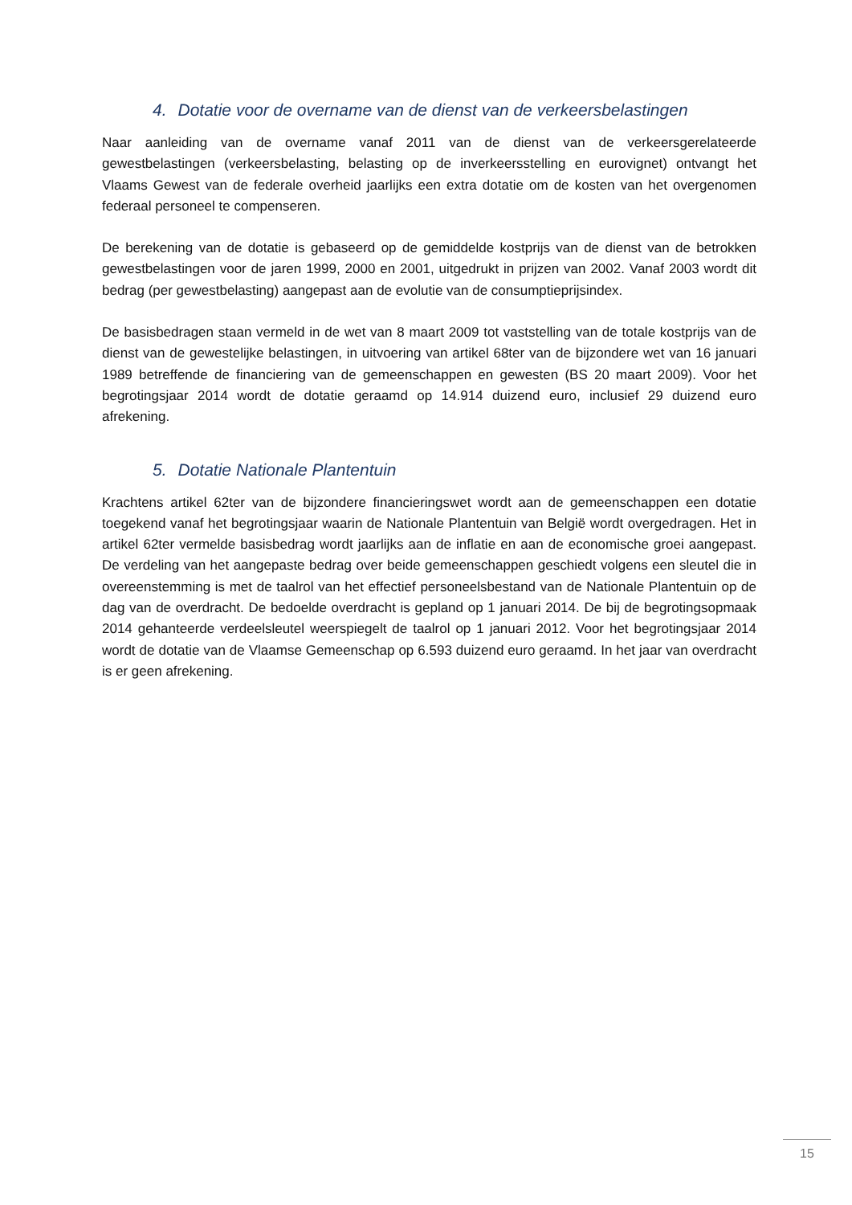4. Dotatie voor de overname van de dienst van de verkeersbelastingen
Naar aanleiding van de overname vanaf 2011 van de dienst van de verkeersgerelateerde gewestbelastingen (verkeersbelasting, belasting op de inverkeersstelling en eurovignet) ontvangt het Vlaams Gewest van de federale overheid jaarlijks een extra dotatie om de kosten van het overgenomen federaal personeel te compenseren.
De berekening van de dotatie is gebaseerd op de gemiddelde kostprijs van de dienst van de betrokken gewestbelastingen voor de jaren 1999, 2000 en 2001, uitgedrukt in prijzen van 2002. Vanaf 2003 wordt dit bedrag (per gewestbelasting) aangepast aan de evolutie van de consumptieprijsindex.
De basisbedragen staan vermeld in de wet van 8 maart 2009 tot vaststelling van de totale kostprijs van de dienst van de gewestelijke belastingen, in uitvoering van artikel 68ter van de bijzondere wet van 16 januari 1989 betreffende de financiering van de gemeenschappen en gewesten (BS 20 maart 2009). Voor het begrotingsjaar 2014 wordt de dotatie geraamd op 14.914 duizend euro, inclusief 29 duizend euro afrekening.
5. Dotatie Nationale Plantentuin
Krachtens artikel 62ter van de bijzondere financieringswet wordt aan de gemeenschappen een dotatie toegekend vanaf het begrotingsjaar waarin de Nationale Plantentuin van België wordt overgedragen. Het in artikel 62ter vermelde basisbedrag wordt jaarlijks aan de inflatie en aan de economische groei aangepast. De verdeling van het aangepaste bedrag over beide gemeenschappen geschiedt volgens een sleutel die in overeenstemming is met de taalrol van het effectief personeelsbestand van de Nationale Plantentuin op de dag van de overdracht. De bedoelde overdracht is gepland op 1 januari 2014. De bij de begrotingsopmaak 2014 gehanteerde verdeelsleutel weerspiegelt de taalrol op 1 januari 2012. Voor het begrotingsjaar 2014 wordt de dotatie van de Vlaamse Gemeenschap op 6.593 duizend euro geraamd. In het jaar van overdracht is er geen afrekening.
15